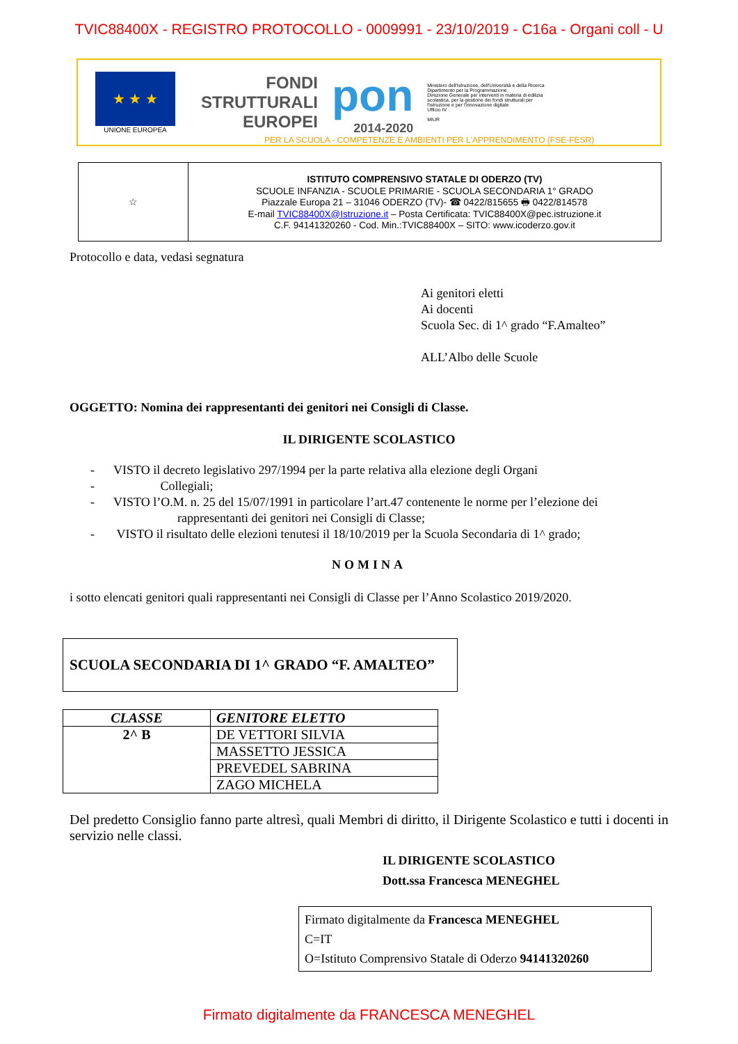TVIC88400X - REGISTRO PROTOCOLLO - 0009991 - 23/10/2019 - C16a - Organi coll - U
★ ★ ★
UNIONE EUROPEA
FONDI
STRUTTURALI
EUROPEI
pon
2014-2020
Ministero dell'Istruzione, dell'Università e della Ricerca
Dipartimento per la Programmazione
Direzione Generale per interventi in materia di edilizia scolastica, per la gestione dei fondi strutturali per l'istruzione e per l'innovazione digitale
Ufficio IV
MIUR
PER LA SCUOLA - COMPETENZE E AMBIENTI PER L'APPRENDIMENTO (FSE-FESR)
☆
ISTITUTO COMPRENSIVO STATALE DI ODERZO (TV)
SCUOLE INFANZIA - SCUOLE PRIMARIE - SCUOLA SECONDARIA 1° GRADO
Piazzale Europa 21 – 31046 ODERZO (TV)- ☎ 0422/815655 🖶 0422/814578
E-mail TVIC88400X@Istruzione.it – Posta Certificata: TVIC88400X@pec.istruzione.it
C.F. 94141320260 - Cod. Min.:TVIC88400X – SITO: www.icoderzo.gov.it
Protocollo e data, vedasi segnatura
Ai genitori eletti
Ai docenti
Scuola Sec. di 1^ grado “F.Amalteo”
ALL’Albo delle Scuole
OGGETTO: Nomina dei rappresentanti dei genitori nei Consigli di Classe.
IL DIRIGENTE SCOLASTICO
- VISTO il decreto legislativo 297/1994 per la parte relativa alla elezione degli Organi
- Collegiali;
- VISTO l’O.M. n. 25 del 15/07/1991 in particolare l’art.47 contenente le norme per l’elezione dei
rappresentanti dei genitori nei Consigli di Classe;
- VISTO il risultato delle elezioni tenutesi il 18/10/2019 per la Scuola Secondaria di 1^ grado;
NOMINA
i sotto elencati genitori quali rappresentanti nei Consigli di Classe per l’Anno Scolastico 2019/2020.
SCUOLA SECONDARIA DI 1^ GRADO “F. AMALTEO”
| CLASSE | GENITORE ELETTO |
| --- | --- |
| 2^ B | DE VETTORI SILVIA |
| | MASSETTO JESSICA |
| | PREVEDEL SABRINA |
| | ZAGO MICHELA |
Del predetto Consiglio fanno parte altresì, quali Membri di diritto, il Dirigente Scolastico e tutti i docenti in servizio nelle classi.
IL DIRIGENTE SCOLASTICO
Dott.ssa Francesca MENEGHEL
Firmato digitalmente da Francesca MENEGHEL
C=IT
O=Istituto Comprensivo Statale di Oderzo 94141320260
Firmato digitalmente da FRANCESCA MENEGHEL